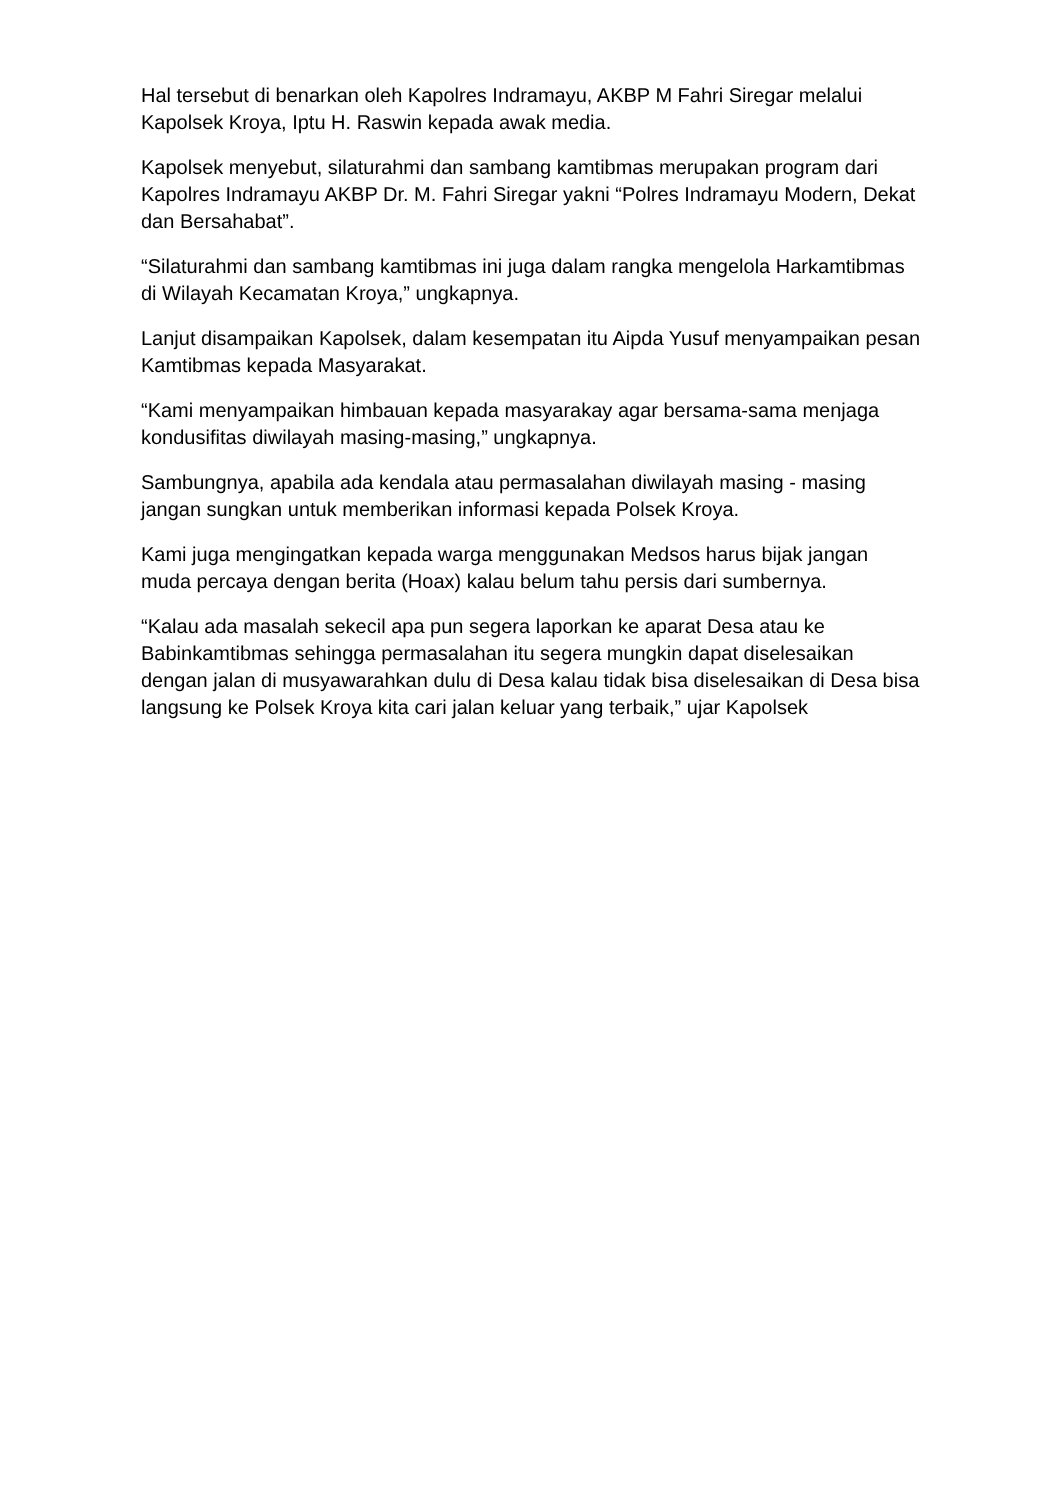Hal tersebut di benarkan oleh Kapolres Indramayu, AKBP M Fahri Siregar melalui Kapolsek Kroya, Iptu H. Raswin kepada awak media.
Kapolsek menyebut, silaturahmi dan sambang kamtibmas merupakan program dari Kapolres Indramayu AKBP Dr. M. Fahri Siregar yakni “Polres Indramayu Modern, Dekat dan Bersahabat”.
“Silaturahmi dan sambang kamtibmas ini juga dalam rangka mengelola Harkamtibmas di Wilayah Kecamatan Kroya,” ungkapnya.
Lanjut disampaikan Kapolsek, dalam kesempatan itu Aipda Yusuf menyampaikan pesan Kamtibmas kepada Masyarakat.
“Kami menyampaikan himbauan kepada masyarakay agar bersama-sama menjaga kondusifitas diwilayah masing-masing,” ungkapnya.
Sambungnya, apabila ada kendala atau permasalahan diwilayah masing - masing jangan sungkan untuk memberikan informasi kepada Polsek Kroya.
Kami juga mengingatkan kepada warga menggunakan Medsos harus bijak jangan muda percaya dengan berita (Hoax) kalau belum tahu persis dari sumbernya.
“Kalau ada masalah sekecil apa pun segera laporkan ke aparat Desa atau ke Babinkamtibmas sehingga permasalahan itu segera mungkin dapat diselesaikan dengan jalan di musyawarahkan dulu di Desa kalau tidak bisa diselesaikan di Desa bisa langsung ke Polsek Kroya kita cari jalan keluar yang terbaik,” ujar Kapolsek